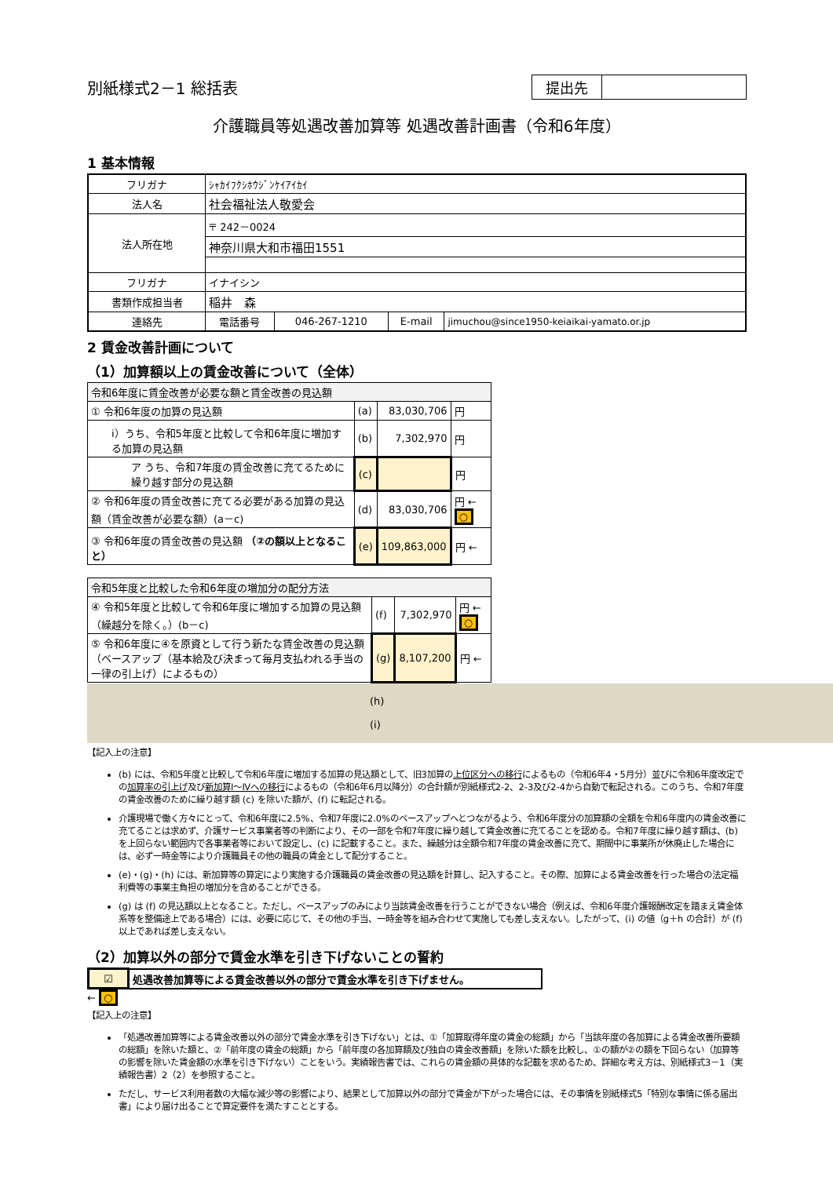別紙様式2－1 総括表
| 提出先 | |
介護職員等処遇改善加算等 処遇改善計画書（令和6年度）
1 基本情報
| フリガナ | ｼｬｶｲﾌｸｼﾎｳｼﾞﾝｹｲｱｲｶｲ | | | |
| 法人名 | 社会福祉法人敬愛会 | | | |
| 法人所在地 | 〒 242－0024 | | | |
| | 神奈川県大和市福田1551 | | | |
| フリガナ | イナイシン | | | |
| 書類作成担当者 | 稲井 森 | | | |
| 連絡先 | 電話番号 | 046-267-1210 | E-mail | jimuchou@since1950-keiaikai-yamato.or.jp |
2 賃金改善計画について
（1）加算額以上の賃金改善について（全体）
| 令和6年度に賃金改善が必要な額と賃金改善の見込額 | | | |
| ① 令和6年度の加算の見込額 | (a) | 83,030,706 | 円 |
| ⅰ）うち、令和5年度と比較して令和6年度に増加する加算の見込額 | (b) | 7,302,970 | 円 |
| ア うち、令和7年度の賃金改善に充てるために繰り越す部分の見込額 | (c) | | 円 |
| ② 令和6年度の賃金改善に充てる必要がある加算の見込額（賃金改善が必要な額）(a－c) | (d) | 83,030,706 | 円 ← ○ |
| ③ 令和6年度の賃金改善の見込額 （②の額以上となること） | (e) | 109,863,000 | 円 ← |
| 令和5年度と比較した令和6年度の増加分の配分方法 | | | |
| ④ 令和5年度と比較して令和6年度に増加する加算の見込額（繰越分を除く。）(b－c) | (f) | 7,302,970 | 円 ← ○ |
| ⑤ 令和6年度に④を原資として行う新たな賃金改善の見込額（ベースアップ（基本給及び決まって毎月支払われる手当の一律の引上げ）によるもの） | (g) | 8,107,200 | 円 ← |
(h)
(i)
【記入上の注意】
(b) には、令和5年度と比較して令和6年度に増加する加算の見込額として、旧3加算の上位区分への移行によるもの（令和6年4・5月分）並びに令和6年度改定での加算率の引上げ及び新加算Ⅰ～Ⅳへの移行によるもの（令和6年6月以降分）の合計額が別紙様式2-2、2-3及び2-4から自動で転記される。このうち、令和7年度の賃金改善のために繰り越す額 (c) を除いた額が、(f) に転記される。
介護現場で働く方々にとって、令和6年度に2.5%、令和7年度に2.0%のベースアップへとつながるよう、令和6年度分の加算額の全額を令和6年度内の賃金改善に充てることは求めず、介護サービス事業者等の判断により、その一部を令和7年度に繰り越して賃金改善に充てることを認める。令和7年度に繰り越す額は、(b) を上回らない範囲内で各事業者等において設定し、(c) に記載すること。また、繰越分は全額令和7年度の賃金改善に充て、期間中に事業所が休廃止した場合には、必ず一時金等により介護職員その他の職員の賃金として配分すること。
(e)・(g)・(h) には、新加算等の算定により実施する介護職員の賃金改善の見込額を計算し、記入すること。その際、加算による賃金改善を行った場合の法定福利費等の事業主負担の増加分を含めることができる。
(g) は (f) の見込額以上となること。ただし、ベースアップのみにより当該賃金改善を行うことができない場合（例えば、令和6年度介護報酬改定を踏まえ賃金体系等を整備途上である場合）には、必要に応じて、その他の手当、一時金等を組み合わせて実施しても差し支えない。したがって、(i) の値（g＋h の合計）が (f) 以上であれば差し支えない。
（2）加算以外の部分で賃金水準を引き下げないことの誓約
| ☑ | 処遇改善加算等による賃金改善以外の部分で賃金水準を引き下げません。 |
← ○
【記入上の注意】
「処遇改善加算等による賃金改善以外の部分で賃金水準を引き下げない」とは、①「加算取得年度の賃金の総額」から「当該年度の各加算による賃金改善所要額の総額」を除いた額と、②「前年度の賃金の総額」から「前年度の各加算額及び独自の賃金改善額」を除いた額を比較し、①の額が②の額を下回らない（加算等の影響を除いた賃金額の水準を引き下げない）ことをいう。実績報告書では、これらの賃金額の具体的な記載を求めるため、詳細な考え方は、別紙様式3－1（実績報告書）2（2）を参照すること。
ただし、サービス利用者数の大幅な減少等の影響により、結果として加算以外の部分で賃金が下がった場合には、その事情を別紙様式5「特別な事情に係る届出書」により届け出ることで算定要件を満たすこととする。